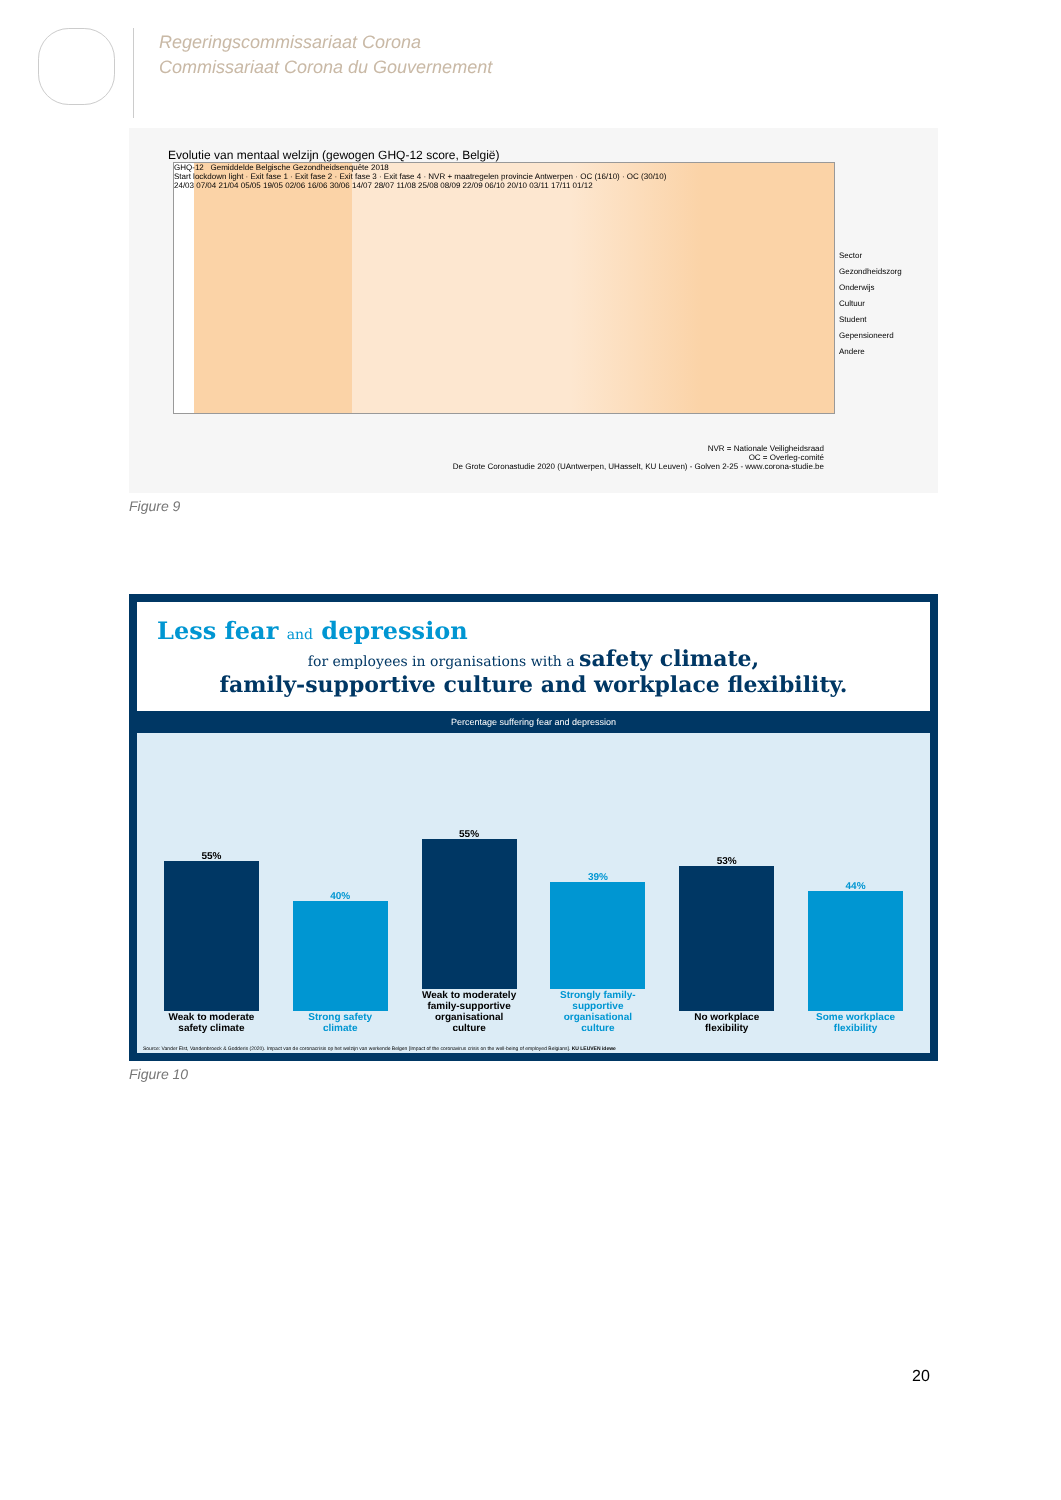Regeringscommissariaat Corona
Commissariaat Corona du Gouvernement
Evolutie van mentaal welzijn (gewogen GHQ-12 score, België)
GHQ-12 Gemiddelde Belgische Gezondheidsenquête 2018
Start lockdown light · Exit fase 1 · Exit fase 2 · Exit fase 3 · Exit fase 4 · NVR + maatregelen provincie Antwerpen · OC (16/10) · OC (30/10)
24/03 07/04 21/04 05/05 19/05 02/06 16/06 30/06 14/07 28/07 11/08 25/08 08/09 22/09 06/10 20/10 03/11 17/11 01/12
Sector
Gezondheidszorg
Onderwijs
Cultuur
Student
Gepensioneerd
Andere
NVR = Nationale Veiligheidsraad
OC = Overleg-comité
De Grote Coronastudie 2020 (UAntwerpen, UHasselt, KU Leuven) - Golven 2-25 - www.corona-studie.be
Figure 9
Less fear and depression
for employees in organisations with a safety climate,
family-supportive culture and workplace flexibility.
Percentage suffering fear and depression
55%
Weak to moderate safety climate
40%
Strong safety climate
55%
Weak to moderately family-supportive organisational culture
39%
Strongly family-supportive organisational culture
53%
No workplace flexibility
44%
Some workplace flexibility
Source: Vander Elst, Vandenbroeck & Godderis (2020). Impact van de coronacrisis op het welzijn van werkende Belgen [Impact of the coronavirus crisis on the well-being of employed Belgians]. KU LEUVEN idewe
Figure 10
20